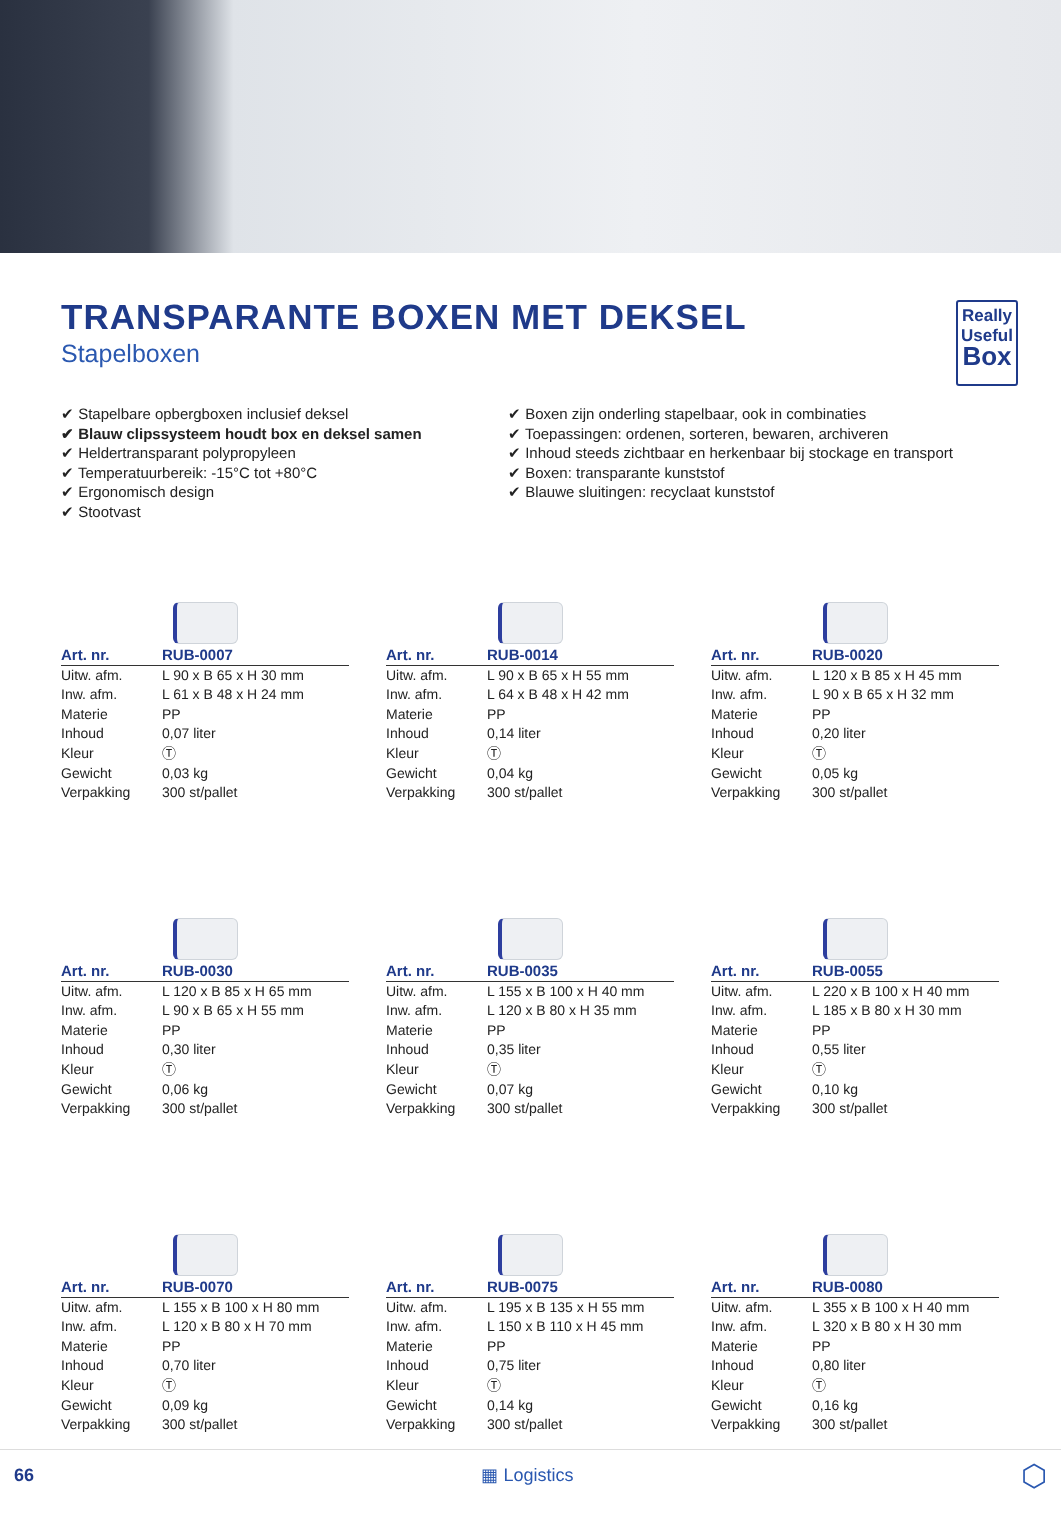Really
Useful
Box
TRANSPARANTE BOXEN MET DEKSEL
Stapelboxen
✔ Stapelbare opbergboxen inclusief deksel
✔ Blauw clipssysteem houdt box en deksel samen
✔ Heldertransparant polypropyleen
✔ Temperatuurbereik: -15°C tot +80°C
✔ Ergonomisch design
✔ Stootvast
✔ Boxen zijn onderling stapelbaar, ook in combinaties
✔ Toepassingen: ordenen, sorteren, bewaren, archiveren
✔ Inhoud steeds zichtbaar en herkenbaar bij stockage en transport
✔ Boxen: transparante kunststof
✔ Blauwe sluitingen: recyclaat kunststof
| Art. nr. | RUB-0007 |
| --- | --- |
| Uitw. afm. | L 90 x B 65 x H 30 mm |
| Inw. afm. | L 61 x B 48 x H 24 mm |
| Materie | PP |
| Inhoud | 0,07 liter |
| Kleur | Ⓣ |
| Gewicht | 0,03 kg |
| Verpakking | 300 st/pallet |
| Art. nr. | RUB-0014 |
| --- | --- |
| Uitw. afm. | L 90 x B 65 x H 55 mm |
| Inw. afm. | L 64 x B 48 x H 42 mm |
| Materie | PP |
| Inhoud | 0,14 liter |
| Kleur | Ⓣ |
| Gewicht | 0,04 kg |
| Verpakking | 300 st/pallet |
| Art. nr. | RUB-0020 |
| --- | --- |
| Uitw. afm. | L 120 x B 85 x H 45 mm |
| Inw. afm. | L 90 x B 65 x H 32 mm |
| Materie | PP |
| Inhoud | 0,20 liter |
| Kleur | Ⓣ |
| Gewicht | 0,05 kg |
| Verpakking | 300 st/pallet |
| Art. nr. | RUB-0030 |
| --- | --- |
| Uitw. afm. | L 120 x B 85 x H 65 mm |
| Inw. afm. | L 90 x B 65 x H 55 mm |
| Materie | PP |
| Inhoud | 0,30 liter |
| Kleur | Ⓣ |
| Gewicht | 0,06 kg |
| Verpakking | 300 st/pallet |
| Art. nr. | RUB-0035 |
| --- | --- |
| Uitw. afm. | L 155 x B 100 x H 40 mm |
| Inw. afm. | L 120 x B 80 x H 35 mm |
| Materie | PP |
| Inhoud | 0,35 liter |
| Kleur | Ⓣ |
| Gewicht | 0,07 kg |
| Verpakking | 300 st/pallet |
| Art. nr. | RUB-0055 |
| --- | --- |
| Uitw. afm. | L 220 x B 100 x H 40 mm |
| Inw. afm. | L 185 x B 80 x H 30 mm |
| Materie | PP |
| Inhoud | 0,55 liter |
| Kleur | Ⓣ |
| Gewicht | 0,10 kg |
| Verpakking | 300 st/pallet |
| Art. nr. | RUB-0070 |
| --- | --- |
| Uitw. afm. | L 155 x B 100 x H 80 mm |
| Inw. afm. | L 120 x B 80 x H 70 mm |
| Materie | PP |
| Inhoud | 0,70 liter |
| Kleur | Ⓣ |
| Gewicht | 0,09 kg |
| Verpakking | 300 st/pallet |
| Art. nr. | RUB-0075 |
| --- | --- |
| Uitw. afm. | L 195 x B 135 x H 55 mm |
| Inw. afm. | L 150 x B 110 x H 45 mm |
| Materie | PP |
| Inhoud | 0,75 liter |
| Kleur | Ⓣ |
| Gewicht | 0,14 kg |
| Verpakking | 300 st/pallet |
| Art. nr. | RUB-0080 |
| --- | --- |
| Uitw. afm. | L 355 x B 100 x H 40 mm |
| Inw. afm. | L 320 x B 80 x H 30 mm |
| Materie | PP |
| Inhoud | 0,80 liter |
| Kleur | Ⓣ |
| Gewicht | 0,16 kg |
| Verpakking | 300 st/pallet |
66 ▦ Logistics ⬡